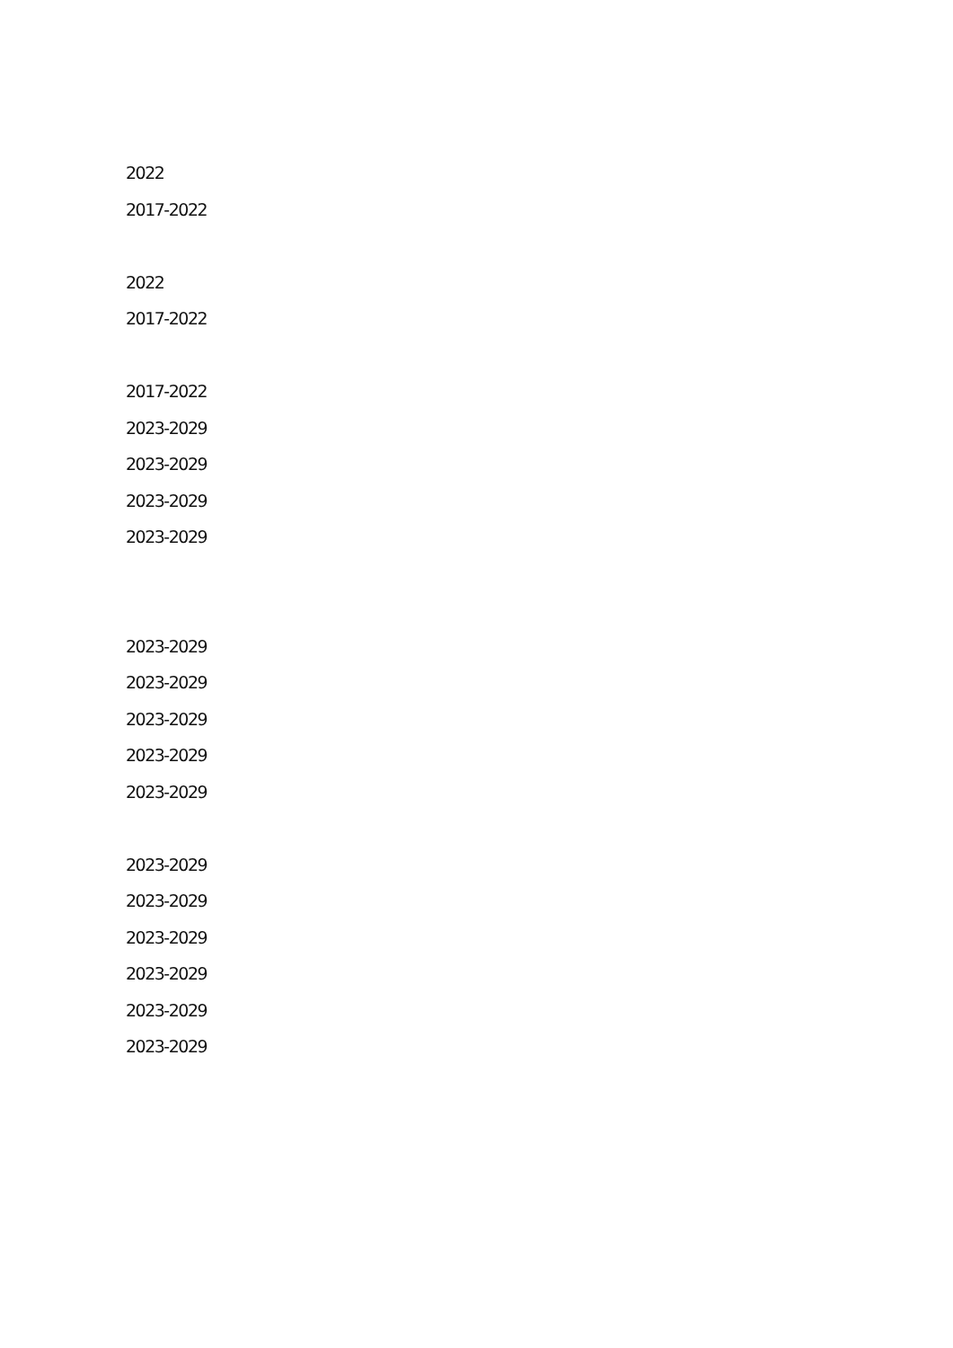2022
2017-2022
2022
2017-2022
2017-2022
2023-2029
2023-2029
2023-2029
2023-2029
2023-2029
2023-2029
2023-2029
2023-2029
2023-2029
2023-2029
2023-2029
2023-2029
2023-2029
2023-2029
2023-2029